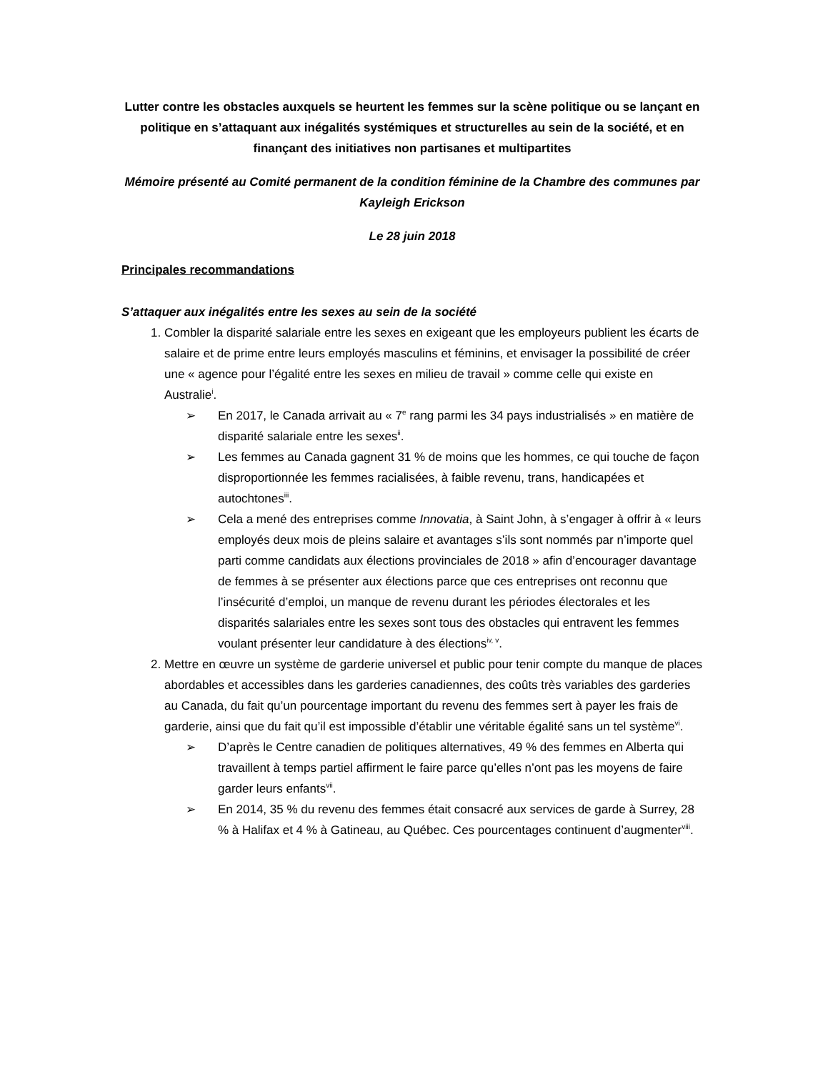Lutter contre les obstacles auxquels se heurtent les femmes sur la scène politique ou se lançant en politique en s’attaquant aux inégalités systémiques et structurelles au sein de la société, et en finançant des initiatives non partisanes et multipartites
Mémoire présenté au Comité permanent de la condition féminine de la Chambre des communes par Kayleigh Erickson
Le 28 juin 2018
Principales recommandations
S’attaquer aux inégalités entre les sexes au sein de la société
1. Combler la disparité salariale entre les sexes en exigeant que les employeurs publient les écarts de salaire et de prime entre leurs employés masculins et féminins, et envisager la possibilité de créer une « agence pour l’égalité entre les sexes en milieu de travail » comme celle qui existe en Australie<sup>i</sup>.
➢ En 2017, le Canada arrivait au « 7<sup>e</sup> rang parmi les 34 pays industrialisés » en matière de disparité salariale entre les sexes<sup>ii</sup>.
➢ Les femmes au Canada gagnent 31 % de moins que les hommes, ce qui touche de façon disproportionnée les femmes racialisées, à faible revenu, trans, handicapées et autochtones<sup>iii</sup>.
➢ Cela a mené des entreprises comme Innovatia, à Saint John, à s’engager à offrir à « leurs employés deux mois de pleins salaire et avantages s’ils sont nommés par n’importe quel parti comme candidats aux élections provinciales de 2018 » afin d’encourager davantage de femmes à se présenter aux élections parce que ces entreprises ont reconnu que l’insécurité d’emploi, un manque de revenu durant les périodes électorales et les disparités salariales entre les sexes sont tous des obstacles qui entravent les femmes voulant présenter leur candidature à des élections<sup>iv, v</sup>.
2. Mettre en œuvre un système de garderie universel et public pour tenir compte du manque de places abordables et accessibles dans les garderies canadiennes, des coûts très variables des garderies au Canada, du fait qu’un pourcentage important du revenu des femmes sert à payer les frais de garderie, ainsi que du fait qu’il est impossible d’établir une véritable égalité sans un tel système<sup>vi</sup>.
➢ D’après le Centre canadien de politiques alternatives, 49 % des femmes en Alberta qui travaillent à temps partiel affirment le faire parce qu’elles n’ont pas les moyens de faire garder leurs enfants<sup>vii</sup>.
➢ En 2014, 35 % du revenu des femmes était consacré aux services de garde à Surrey, 28 % à Halifax et 4 % à Gatineau, au Québec. Ces pourcentages continuent d’augmenter<sup>viii</sup>.